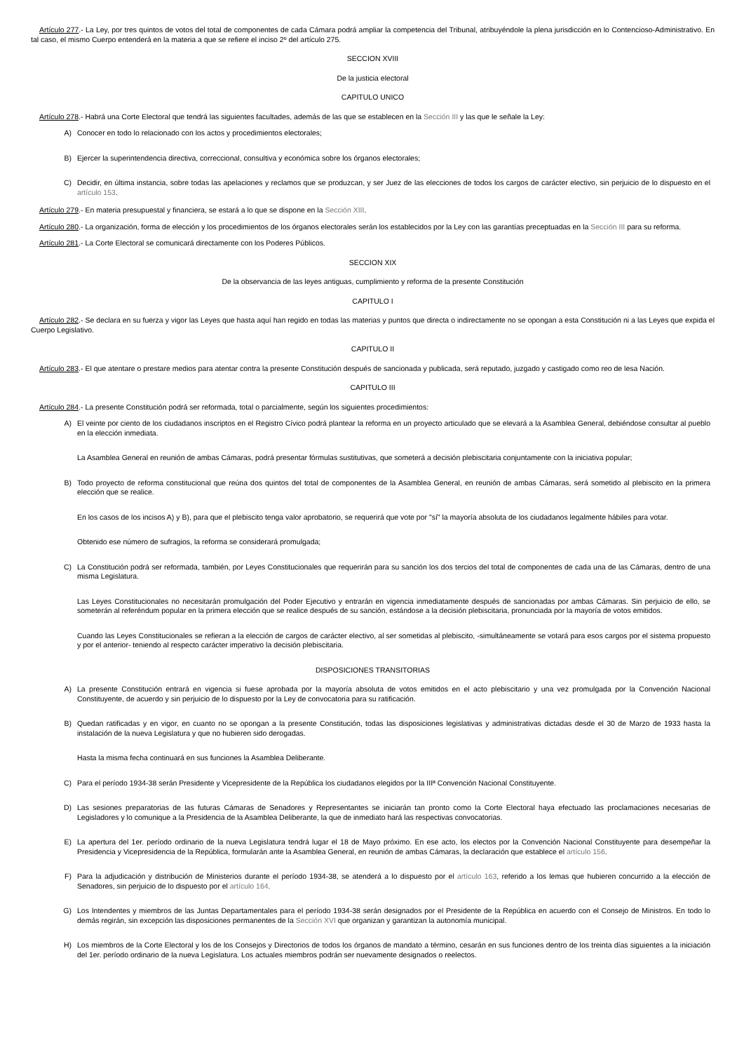Artículo 277.- La Ley, por tres quintos de votos del total de componentes de cada Cámara podrá ampliar la competencia del Tribunal, atribuyéndole la plena jurisdicción en lo Contencioso-Administrativo. En tal caso, el mismo Cuerpo entenderá en la materia a que se refiere el inciso 2º del artículo 275.
SECCION XVIII
De la justicia electoral
CAPITULO UNICO
Artículo 278.- Habrá una Corte Electoral que tendrá las siguientes facultades, además de las que se establecen en la Sección III y las que le señale la Ley:
A) Conocer en todo lo relacionado con los actos y procedimientos electorales;
B) Ejercer la superintendencia directiva, correccional, consultiva y económica sobre los órganos electorales;
C) Decidir, en última instancia, sobre todas las apelaciones y reclamos que se produzcan, y ser Juez de las elecciones de todos los cargos de carácter electivo, sin perjuicio de lo dispuesto en el artículo 153.
Artículo 279.- En materia presupuestal y financiera, se estará a lo que se dispone en la Sección XIII.
Artículo 280.- La organización, forma de elección y los procedimientos de los órganos electorales serán los establecidos por la Ley con las garantías preceptuadas en la Sección III para su reforma.
Artículo 281.- La Corte Electoral se comunicará directamente con los Poderes Públicos.
SECCION XIX
De la observancia de las leyes antiguas, cumplimiento y reforma de la presente Constitución
CAPITULO I
Artículo 282.- Se declara en su fuerza y vigor las Leyes que hasta aquí han regido en todas las materias y puntos que directa o indirectamente no se opongan a esta Constitución ni a las Leyes que expida el Cuerpo Legislativo.
CAPITULO II
Artículo 283.- El que atentare o prestare medios para atentar contra la presente Constitución después de sancionada y publicada, será reputado, juzgado y castigado como reo de lesa Nación.
CAPITULO III
Artículo 284.- La presente Constitución podrá ser reformada, total o parcialmente, según los siguientes procedimientos:
A) El veinte por ciento de los ciudadanos inscriptos en el Registro Cívico podrá plantear la reforma en un proyecto articulado que se elevará a la Asamblea General, debiéndose consultar al pueblo en la elección inmediata.
La Asamblea General en reunión de ambas Cámaras, podrá presentar fórmulas sustitutivas, que someterá a decisión plebiscitaria conjuntamente con la iniciativa popular;
B) Todo proyecto de reforma constitucional que reúna dos quintos del total de componentes de la Asamblea General, en reunión de ambas Cámaras, será sometido al plebiscito en la primera elección que se realice.
En los casos de los incisos A) y B), para que el plebiscito tenga valor aprobatorio, se requerirá que vote por "sí" la mayoría absoluta de los ciudadanos legalmente hábiles para votar.
Obtenido ese número de sufragios, la reforma se considerará promulgada;
C) La Constitución podrá ser reformada, también, por Leyes Constitucionales que requerirán para su sanción los dos tercios del total de componentes de cada una de las Cámaras, dentro de una misma Legislatura.
Las Leyes Constitucionales no necesitarán promulgación del Poder Ejecutivo y entrarán en vigencia inmediatamente después de sancionadas por ambas Cámaras. Sin perjuicio de ello, se someterán al referéndum popular en la primera elección que se realice después de su sanción, estándose a la decisión plebiscitaria, pronunciada por la mayoría de votos emitidos.
Cuando las Leyes Constitucionales se refieran a la elección de cargos de carácter electivo, al ser sometidas al plebiscito, -simultáneamente se votará para esos cargos por el sistema propuesto y por el anterior- teniendo al respecto carácter imperativo la decisión plebiscitaria.
DISPOSICIONES TRANSITORIAS
A) La presente Constitución entrará en vigencia si fuese aprobada por la mayoría absoluta de votos emitidos en el acto plebiscitario y una vez promulgada por la Convención Nacional Constituyente, de acuerdo y sin perjuicio de lo dispuesto por la Ley de convocatoria para su ratificación.
B) Quedan ratificadas y en vigor, en cuanto no se opongan a la presente Constitución, todas las disposiciones legislativas y administrativas dictadas desde el 30 de Marzo de 1933 hasta la instalación de la nueva Legislatura y que no hubieren sido derogadas.
Hasta la misma fecha continuará en sus funciones la Asamblea Deliberante.
C) Para el período 1934-38 serán Presidente y Vicepresidente de la República los ciudadanos elegidos por la IIIª Convención Nacional Constituyente.
D) Las sesiones preparatorias de las futuras Cámaras de Senadores y Representantes se iniciarán tan pronto como la Corte Electoral haya efectuado las proclamaciones necesarias de Legisladores y lo comunique a la Presidencia de la Asamblea Deliberante, la que de inmediato hará las respectivas convocatorias.
E) La apertura del 1er. período ordinario de la nueva Legislatura tendrá lugar el 18 de Mayo próximo. En ese acto, los electos por la Convención Nacional Constituyente para desempeñar la Presidencia y Vicepresidencia de la República, formularán ante la Asamblea General, en reunión de ambas Cámaras, la declaración que establece el artículo 156.
F) Para la adjudicación y distribución de Ministerios durante el período 1934-38, se atenderá a lo dispuesto por el artículo 163, referido a los lemas que hubieren concurrido a la elección de Senadores, sin perjuicio de lo dispuesto por el artículo 164.
G) Los Intendentes y miembros de las Juntas Departamentales para el período 1934-38 serán designados por el Presidente de la República en acuerdo con el Consejo de Ministros. En todo lo demás regirán, sin excepción las disposiciones permanentes de la Sección XVI que organizan y garantizan la autonomía municipal.
H) Los miembros de la Corte Electoral y los de los Consejos y Directorios de todos los órganos de mandato a término, cesarán en sus funciones dentro de los treinta días siguientes a la iniciación del 1er. período ordinario de la nueva Legislatura. Los actuales miembros podrán ser nuevamente designados o reelectos.